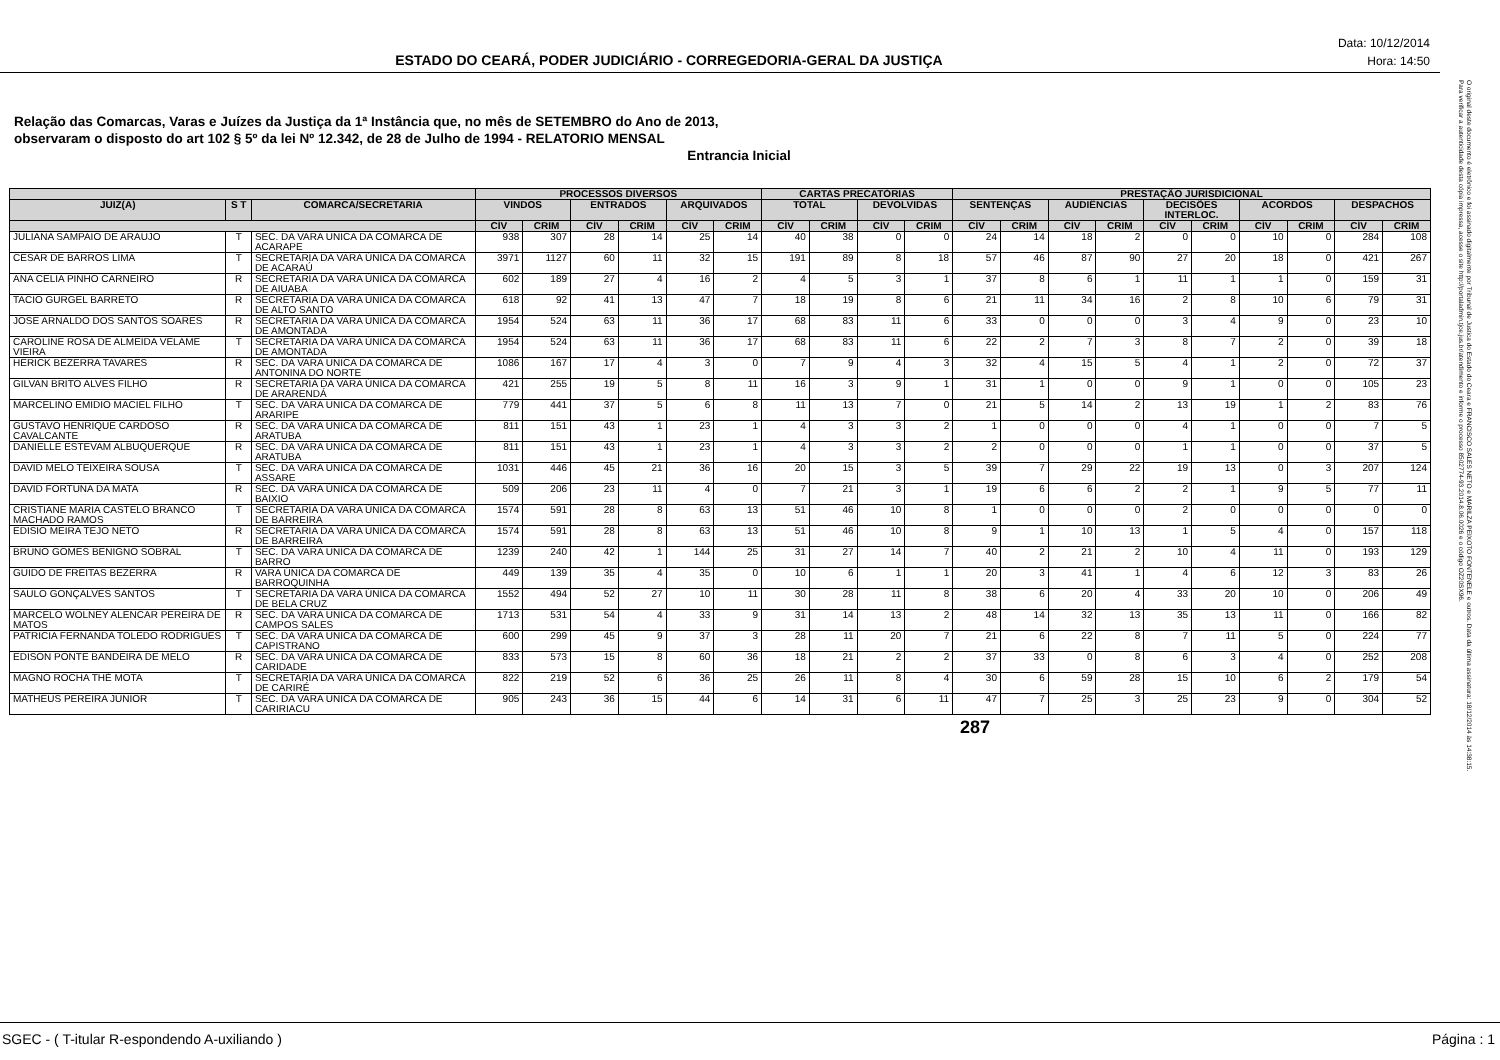ESTADO DO CEARÁ, PODER JUDICIÁRIO - CORREGEDORIA-GERAL DA JUSTIÇA
Data: 10/12/2014
Hora: 14:50
Relação das Comarcas, Varas e Juízes da Justiça da 1ª Instância que, no mês de SETEMBRO do Ano de 2013,
observaram o disposto do art 102 § 5º da lei Nº 12.342, de 28 de Julho de 1994 - RELATORIO MENSAL
Entrancia Inicial
| | | | PROCESSOS DIVERSOS | | | | | | CARTAS PRECATÓRIAS | | | | PRESTAÇÃO JURISDICIONAL | | | | | | | | | |
| --- | --- | --- | --- | --- | --- | --- | --- | --- | --- | --- | --- | --- | --- | --- | --- | --- | --- | --- | --- | --- | --- | --- |
| JUIZ(A) | S T | COMARCA/SECRETARIA | VINDOS | | ENTRADOS | | ARQUIVADOS | | TOTAL | | DEVOLVIDAS | | SENTENÇAS | | AUDIÊNCIAS | | DECISÕES INTERLOC. | | ACORDOS | | DESPACHOS | |
| | | | CÍV | CRIM | CÍV | CRIM | CÍV | CRIM | CÍV | CRIM | CÍV | CRIM | CÍV | CRIM | CÍV | CRIM | CÍV | CRIM | CÍV | CRIM | CÍV | CRIM |
| JULIANA SAMPAIO DE ARAUJO | T | SEC. DA VARA UNICA DA COMARCA DE ACARAPE | 938 | 307 | 28 | 14 | 25 | 14 | 40 | 38 | 0 | 0 | 24 | 14 | 18 | 2 | 0 | 0 | 10 | 0 | 284 | 108 |
| CESAR DE BARROS LIMA | T | SECRETARIA DA VARA ÚNICA DA COMARCA DE ACARAÚ | 3971 | 1127 | 60 | 11 | 32 | 15 | 191 | 89 | 8 | 18 | 57 | 46 | 87 | 90 | 27 | 20 | 18 | 0 | 421 | 267 |
| ANA CELIA PINHO CARNEIRO | R | SECRETARIA DA VARA ÚNICA DA COMARCA DE AIUABA | 602 | 189 | 27 | 4 | 16 | 2 | 4 | 5 | 3 | 1 | 37 | 8 | 6 | 1 | 11 | 1 | 1 | 0 | 159 | 31 |
| TACIO GURGEL BARRETO | R | SECRETARIA DA VARA ÚNICA DA COMARCA DE ALTO SANTO | 618 | 92 | 41 | 13 | 47 | 7 | 18 | 19 | 8 | 6 | 21 | 11 | 34 | 16 | 2 | 8 | 10 | 6 | 79 | 31 |
| JOSE ARNALDO DOS SANTOS SOARES | R | SECRETARIA DA VARA ÚNICA DA COMARCA DE AMONTADA | 1954 | 524 | 63 | 11 | 36 | 17 | 68 | 83 | 11 | 6 | 33 | 0 | 0 | 0 | 3 | 4 | 9 | 0 | 23 | 10 |
| CAROLINE ROSA DE ALMEIDA VELAME VIEIRA | T | SECRETARIA DA VARA ÚNICA DA COMARCA DE AMONTADA | 1954 | 524 | 63 | 11 | 36 | 17 | 68 | 83 | 11 | 6 | 22 | 2 | 7 | 3 | 8 | 7 | 2 | 0 | 39 | 18 |
| HERICK BEZERRA TAVARES | R | SEC. DA VARA UNICA DA COMARCA DE ANTONINA DO NORTE | 1086 | 167 | 17 | 4 | 3 | 0 | 7 | 9 | 4 | 3 | 32 | 4 | 15 | 5 | 4 | 1 | 2 | 0 | 72 | 37 |
| GILVAN BRITO ALVES FILHO | R | SECRETARIA DA VARA ÚNICA DA COMARCA DE ARARENDÁ | 421 | 255 | 19 | 5 | 8 | 11 | 16 | 3 | 9 | 1 | 31 | 1 | 0 | 0 | 9 | 1 | 0 | 0 | 105 | 23 |
| MARCELINO EMIDIO MACIEL FILHO | T | SEC. DA VARA UNICA DA COMARCA DE ARARIPE | 779 | 441 | 37 | 5 | 6 | 8 | 11 | 13 | 7 | 0 | 21 | 5 | 14 | 2 | 13 | 19 | 1 | 2 | 83 | 76 |
| GUSTAVO HENRIQUE CARDOSO CAVALCANTE | R | SEC. DA VARA UNICA DA COMARCA DE ARATUBA | 811 | 151 | 43 | 1 | 23 | 1 | 4 | 3 | 3 | 2 | 1 | 0 | 0 | 0 | 4 | 1 | 0 | 0 | 7 | 5 |
| DANIELLE ESTEVAM ALBUQUERQUE | R | SEC. DA VARA UNICA DA COMARCA DE ARATUBA | 811 | 151 | 43 | 1 | 23 | 1 | 4 | 3 | 3 | 2 | 2 | 0 | 0 | 0 | 1 | 1 | 0 | 0 | 37 | 5 |
| DAVID MELO TEIXEIRA SOUSA | T | SEC. DA VARA UNICA DA COMARCA DE ASSARE | 1031 | 446 | 45 | 21 | 36 | 16 | 20 | 15 | 3 | 5 | 39 | 7 | 29 | 22 | 19 | 13 | 0 | 3 | 207 | 124 |
| DAVID FORTUNA DA MATA | R | SEC. DA VARA ÚNICA DA COMARCA DE BAIXIO | 509 | 206 | 23 | 11 | 4 | 0 | 7 | 21 | 3 | 1 | 19 | 6 | 6 | 2 | 2 | 1 | 9 | 5 | 77 | 11 |
| CRISTIANE MARIA CASTELO BRANCO MACHADO RAMOS | T | SECRETARIA DA VARA ÚNICA DA COMARCA DE BARREIRA | 1574 | 591 | 28 | 8 | 63 | 13 | 51 | 46 | 10 | 8 | 1 | 0 | 0 | 0 | 2 | 0 | 0 | 0 | 0 | 0 |
| EDISIO MEIRA TEJO NETO | R | SECRETARIA DA VARA ÚNICA DA COMARCA DE BARREIRA | 1574 | 591 | 28 | 8 | 63 | 13 | 51 | 46 | 10 | 8 | 9 | 1 | 10 | 13 | 1 | 5 | 4 | 0 | 157 | 118 |
| BRUNO GOMES BENIGNO SOBRAL | T | SEC. DA VARA UNICA DA COMARCA DE BARRO | 1239 | 240 | 42 | 1 | 144 | 25 | 31 | 27 | 14 | 7 | 40 | 2 | 21 | 2 | 10 | 4 | 11 | 0 | 193 | 129 |
| GUIDO DE FREITAS BEZERRA | R | VARA ÚNICA DA COMARCA DE BARROQUINHA | 449 | 139 | 35 | 4 | 35 | 0 | 10 | 6 | 1 | 1 | 20 | 3 | 41 | 1 | 4 | 6 | 12 | 3 | 83 | 26 |
| SAULO GONÇALVES SANTOS | T | SECRETARIA DA VARA ÚNICA DA COMARCA DE BELA CRUZ | 1552 | 494 | 52 | 27 | 10 | 11 | 30 | 28 | 11 | 8 | 38 | 6 | 20 | 4 | 33 | 20 | 10 | 0 | 206 | 49 |
| MARCELO WOLNEY ALENCAR PEREIRA DE MATOS | R | SEC. DA VARA UNICA DA COMARCA DE CAMPOS SALES | 1713 | 531 | 54 | 4 | 33 | 9 | 31 | 14 | 13 | 2 | 48 | 14 | 32 | 13 | 35 | 13 | 11 | 0 | 166 | 82 |
| PATRICIA FERNANDA TOLEDO RODRIGUES | T | SEC. DA VARA UNICA DA COMARCA DE CAPISTRANO | 600 | 299 | 45 | 9 | 37 | 3 | 28 | 11 | 20 | 7 | 21 | 6 | 22 | 8 | 7 | 11 | 5 | 0 | 224 | 77 |
| EDISON PONTE BANDEIRA DE MELO | R | SEC. DA VARA UNICA DA COMARCA DE CARIDADE | 833 | 573 | 15 | 8 | 60 | 36 | 18 | 21 | 2 | 2 | 37 | 33 | 0 | 8 | 6 | 3 | 4 | 0 | 252 | 208 |
| MAGNO ROCHA THÉ MOTA | T | SECRETARIA DA VARA ÚNICA DA COMARCA DE CARIRÉ | 822 | 219 | 52 | 6 | 36 | 25 | 26 | 11 | 8 | 4 | 30 | 6 | 59 | 28 | 15 | 10 | 6 | 2 | 179 | 54 |
| MATHEUS PEREIRA JUNIOR | T | SEC. DA VARA UNICA DA COMARCA DE CARIRIACU | 905 | 243 | 36 | 15 | 44 | 6 | 14 | 31 | 6 | 11 | 47 | 7 | 25 | 3 | 25 | 23 | 9 | 0 | 304 | 52 |
287
O original deste documento é eletrônico e foi assinado digitalmente por Tribunal de Justica do Estado do Ceara e FRANCISCO SALES NETO e MARILZA PEIXOTO FONTENELE e outros. Data da última assinatura: 18/12/2014 às 14:38:15.
Para verificar a autenticidade desta cópia impressa, acesse o site http://portaladmin.tjce.jus.br/atendimento e informe o processo 8502774-93.2014.8.06.0026 e o código OZ20SX96.
SGEC - ( T-itular R-espondendo A-uxiliando ) Página : 1